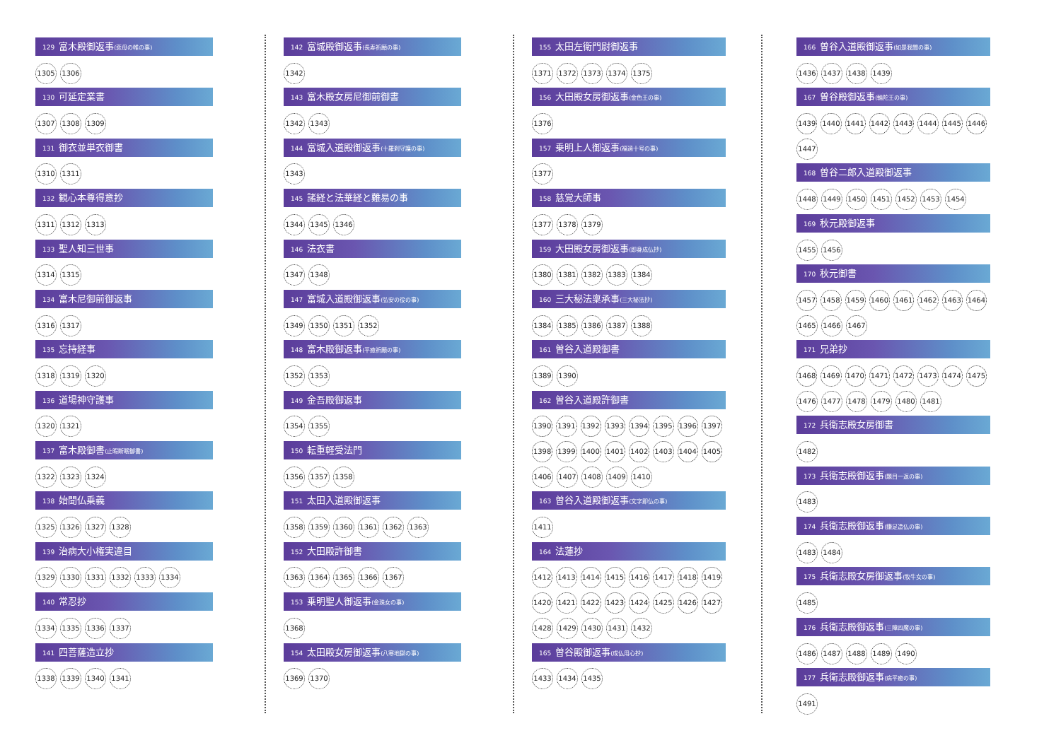129 富木殿御返事(悲母の帷の事)
1305 1306
130 可延定業書
1307 1308 1309
131 御衣並単衣御書
1310 1311
132 観心本尊得意抄
1311 1312 1313
133 聖人知三世事
1314 1315
134 富木尼御前御返事
1316 1317
135 忘持経事
1318 1319 1320
136 道場神守護事
1320 1321
137 富木殿御書(止暇断眠御書)
1322 1323 1324
138 始聞仏乗義
1325 1326 1327 1328
139 治病大小権実違目
1329 1330 1331 1332 1333 1334
140 常忍抄
1334 1335 1336 1337
141 四菩薩造立抄
1338 1339 1340 1341
142 富城殿御返事(長寿祈願の事)
1342
143 富木殿女房尼御前御書
1342 1343
144 富城入道殿御返事(十羅刹守護の事)
1343
145 諸経と法華経と難易の事
1344 1345 1346
146 法衣書
1347 1348
147 富城入道殿御返事(弘安の役の事)
1349 1350 1351 1352
148 富木殿御返事(平癒祈願の事)
1352 1353
149 金吾殿御返事
1354 1355
150 転重軽受法門
1356 1357 1358
151 太田入道殿御返事
1358 1359 1360 1361 1362 1363
152 大田殿許御書
1363 1364 1365 1366 1367
153 乗明聖人御返事(金珠女の事)
1368
154 太田殿女房御返事(八寒地獄の事)
1369 1370
155 太田左衛門尉御返事
1371 1372 1373 1374 1375
156 大田殿女房御返事(金色王の事)
1376
157 乗明上人御返事(福過十号の事)
1377
158 慈覚大師事
1377 1378 1379
159 大田殿女房御返事(即身成仏抄)
1380 1381 1382 1383 1384
160 三大秘法稟承事(三大秘法抄)
1384 1385 1386 1387 1388
161 曽谷入道殿御書
1389 1390
162 曽谷入道殿許御書
1390 1391 1392 1393 1394 1395 1396 1397
1398 1399 1400 1401 1402 1403 1404 1405
1406 1407 1408 1409 1410
163 曽谷入道殿御返事(文字即仏の事)
1411
164 法蓮抄
1412 1413 1414 1415 1416 1417 1418 1419
1420 1421 1422 1423 1424 1425 1426 1427
1428 1429 1430 1431 1432
165 曽谷殿御返事(成仏用心抄)
1433 1434 1435
166 曽谷入道殿御返事(如是我聞の事)
1436 1437 1438 1439
167 曽谷殿御返事(輪陀王の事)
1439 1440 1441 1442 1443 1444 1445 1446
1447
168 曽谷二郎入道殿御返事
1448 1449 1450 1451 1452 1453 1454
169 秋元殿御返事
1455 1456
170 秋元御書
1457 1458 1459 1460 1461 1462 1463 1464
1465 1466 1467
171 兄弟抄
1468 1469 1470 1471 1472 1473 1474 1475
1476 1477 1478 1479 1480 1481
172 兵衛志殿女房御書
1482
173 兵衛志殿御返事(題目一返の事)
1483
174 兵衛志殿御返事(鎌足造仏の事)
1483 1484
175 兵衛志殿女房御返事(牧牛女の事)
1485
176 兵衛志殿御返事(三障四魔の事)
1486 1487 1488 1489 1490
177 兵衛志殿御返事(病平癒の事)
1491